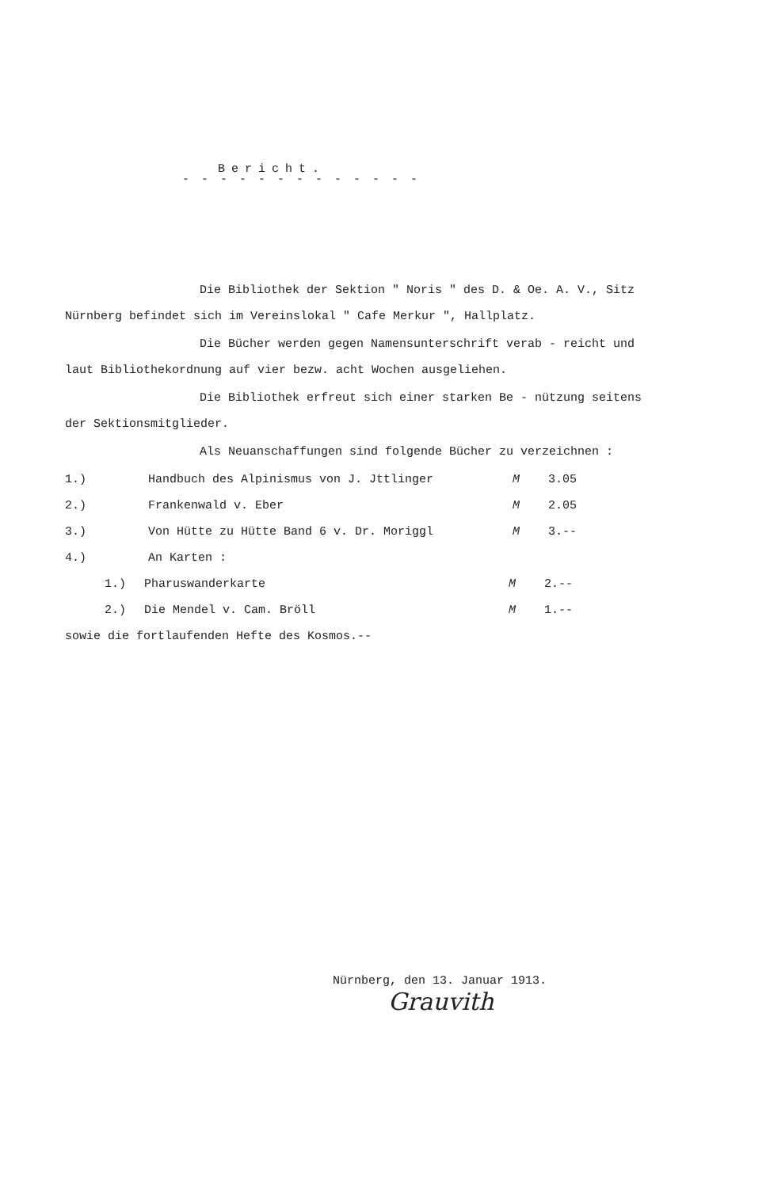Bericht.
- - - - - - - - - - - - -
Die Bibliothek der Sektion " Noris " des D. & Oe. A. V., Sitz Nürnberg befindet sich im Vereinslokal " Cafe Merkur ", Hallplatz.
Die Bücher werden gegen Namensunterschrift verab - reicht und laut Bibliothekordnung auf vier bezw. acht Wochen ausgeliehen.
Die Bibliothek erfreut sich einer starken Be - nützung seitens der Sektionsmitglieder.
Als Neuanschaffungen sind folgende Bücher zu verzeichnen :
1.) Handbuch des Alpinismus von J. Jttlinger M 3.05
2.) Frankenwald v. Eber M 2.05
3.) Von Hütte zu Hütte Band 6 v. Dr. Moriggl M 3.--
4.) An Karten :
1.) Pharuswanderkarte M 2.--
2.) Die Mendel v. Cam. Bröll M 1.--
sowie die fortlaufenden Hefte des Kosmos.--
Nürnberg, den 13. Januar 1913.
Grauvith